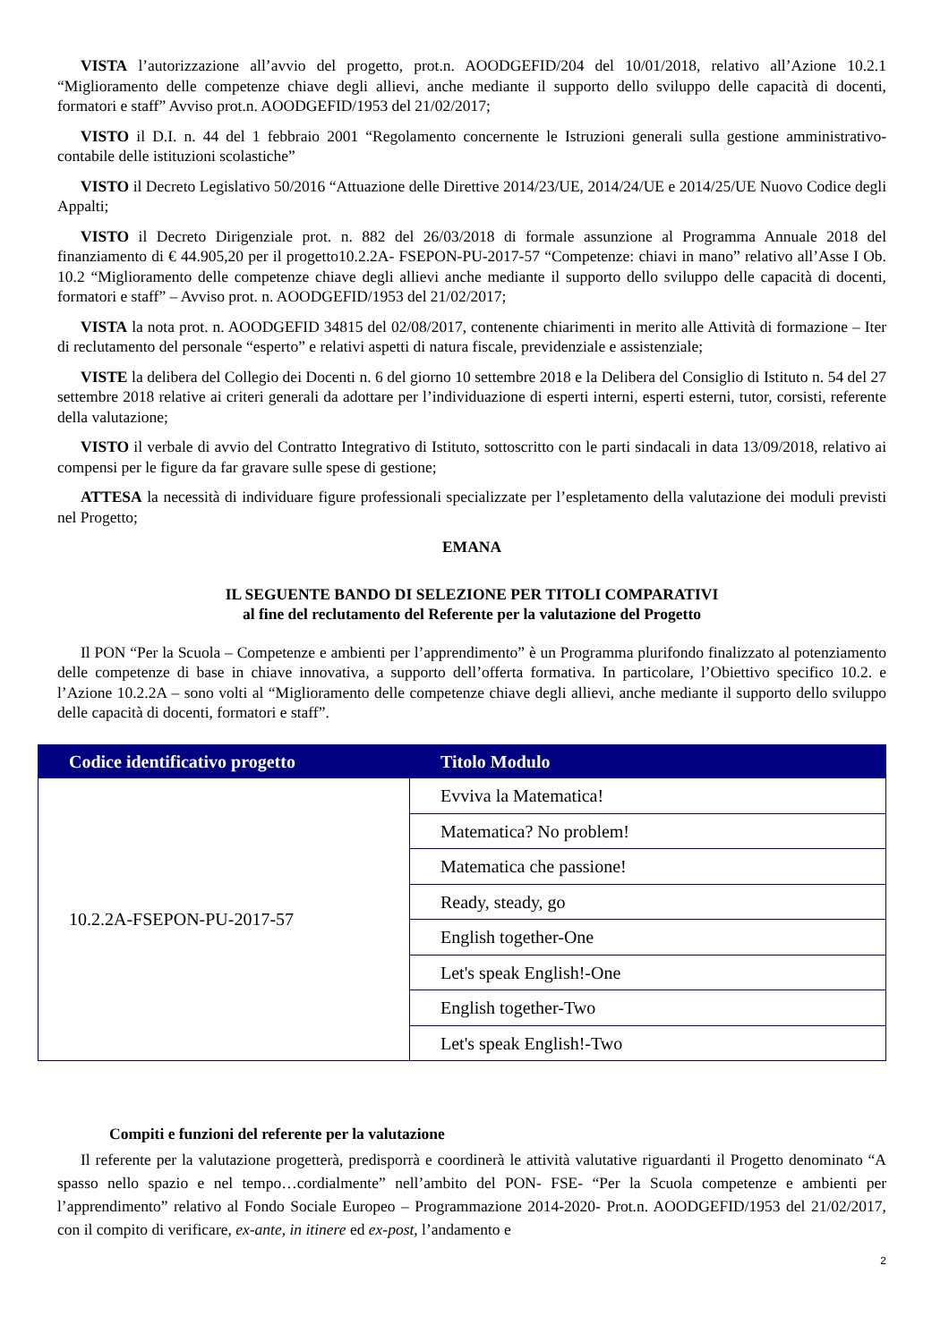VISTA l’autorizzazione all’avvio del progetto, prot.n. AOODGEFID/204 del 10/01/2018, relativo all’Azione 10.2.1 “Miglioramento delle competenze chiave degli allievi, anche mediante il supporto dello sviluppo delle capacità di docenti, formatori e staff” Avviso prot.n. AOODGEFID/1953 del 21/02/2017;
VISTO il D.I. n. 44 del 1 febbraio 2001 “Regolamento concernente le Istruzioni generali sulla gestione amministrativo-contabile delle istituzioni scolastiche”
VISTO il Decreto Legislativo 50/2016 “Attuazione delle Direttive 2014/23/UE, 2014/24/UE e 2014/25/UE Nuovo Codice degli Appalti;
VISTO il Decreto Dirigenziale prot. n. 882 del 26/03/2018 di formale assunzione al Programma Annuale 2018 del finanziamento di € 44.905,20 per il progetto10.2.2A- FSEPON-PU-2017-57 “Competenze: chiavi in mano” relativo all’Asse I Ob. 10.2 “Miglioramento delle competenze chiave degli allievi anche mediante il supporto dello sviluppo delle capacità di docenti, formatori e staff” – Avviso prot. n. AOODGEFID/1953 del 21/02/2017;
VISTA la nota prot. n. AOODGEFID 34815 del 02/08/2017, contenente chiarimenti in merito alle Attività di formazione – Iter di reclutamento del personale “esperto” e relativi aspetti di natura fiscale, previdenziale e assistenziale;
VISTE la delibera del Collegio dei Docenti n. 6 del giorno 10 settembre 2018 e la Delibera del Consiglio di Istituto n. 54 del 27 settembre 2018 relative ai criteri generali da adottare per l’individuazione di esperti interni, esperti esterni, tutor, corsisti, referente della valutazione;
VISTO il verbale di avvio del Contratto Integrativo di Istituto, sottoscritto con le parti sindacali in data 13/09/2018, relativo ai compensi per le figure da far gravare sulle spese di gestione;
ATTESA la necessità di individuare figure professionali specializzate per l’espletamento della valutazione dei moduli previsti nel Progetto;
EMANA
IL SEGUENTE BANDO DI SELEZIONE PER TITOLI COMPARATIVI
al fine del reclutamento del Referente per la valutazione del Progetto
Il PON “Per la Scuola – Competenze e ambienti per l’apprendimento” è un Programma plurifondo finalizzato al potenziamento delle competenze di base in chiave innovativa, a supporto dell’offerta formativa. In particolare, l’Obiettivo specifico 10.2. e l’Azione 10.2.2A – sono volti al “Miglioramento delle competenze chiave degli allievi, anche mediante il supporto dello sviluppo delle capacità di docenti, formatori e staff”.
| Codice identificativo progetto | Titolo Modulo |
| --- | --- |
| 10.2.2A-FSEPON-PU-2017-57 | Evviva la Matematica! |
| | Matematica? No problem! |
| | Matematica che passione! |
| | Ready, steady, go |
| | English together-One |
| | Let's speak English!-One |
| | English together-Two |
| | Let's speak English!-Two |
Compiti e funzioni del referente per la valutazione
Il referente per la valutazione progetterà, predisporrà e coordinerà le attività valutative riguardanti il Progetto denominato “A spasso nello spazio e nel tempo…cordialmente” nell’ambito del PON- FSE- “Per la Scuola competenze e ambienti per l’apprendimento” relativo al Fondo Sociale Europeo – Programmazione 2014-2020- Prot.n. AOODGEFID/1953 del 21/02/2017, con il compito di verificare, ex-ante, in itinere ed ex-post, l’andamento e
2